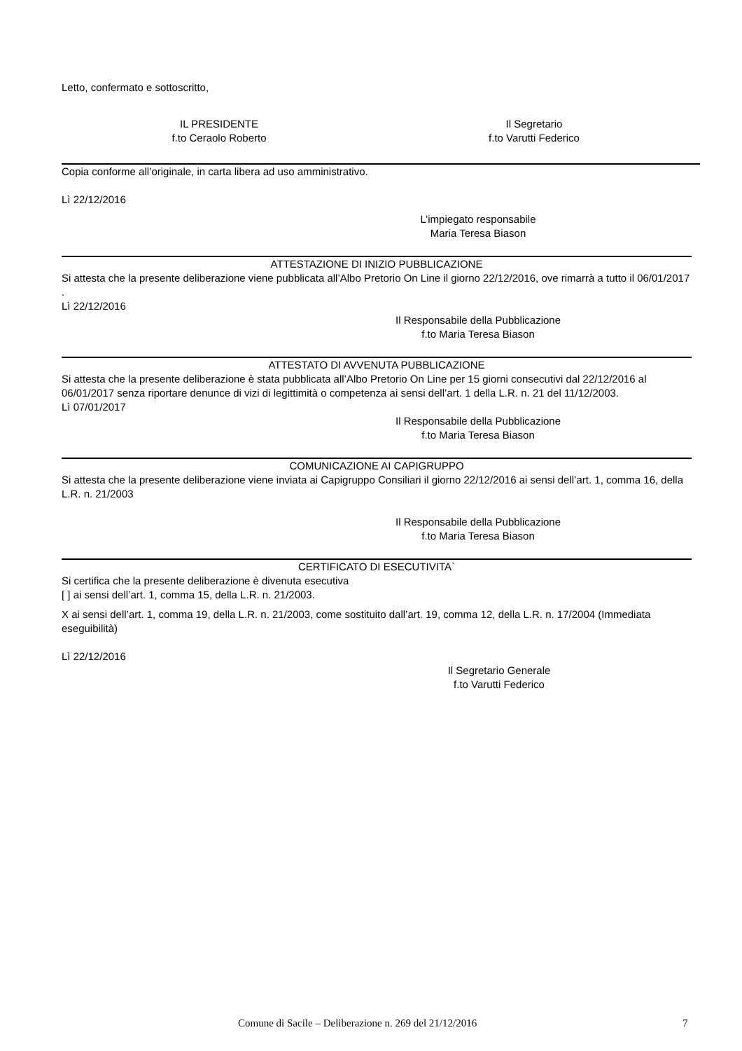Letto, confermato e sottoscritto,
IL PRESIDENTE
f.to Ceraolo Roberto
Il Segretario
f.to Varutti Federico
Copia conforme all’originale, in carta libera ad uso amministrativo.
Lì 22/12/2016
L’impiegato responsabile
Maria Teresa Biason
ATTESTAZIONE DI INIZIO PUBBLICAZIONE
Si attesta che la presente deliberazione viene pubblicata all’Albo Pretorio On Line il giorno 22/12/2016, ove rimarrà a tutto il 06/01/2017 .
Lì 22/12/2016
Il Responsabile della Pubblicazione
f.to Maria Teresa Biason
ATTESTATO DI AVVENUTA PUBBLICAZIONE
Si attesta che la presente deliberazione è stata pubblicata all’Albo Pretorio On Line per 15 giorni consecutivi dal 22/12/2016 al 06/01/2017 senza riportare denunce di vizi di legittimità o competenza ai sensi dell’art. 1 della L.R. n. 21 del 11/12/2003.
Lì 07/01/2017
Il Responsabile della Pubblicazione
f.to Maria Teresa Biason
COMUNICAZIONE AI CAPIGRUPPO
Si attesta che la presente deliberazione viene inviata ai Capigruppo Consiliari il giorno 22/12/2016 ai sensi dell’art. 1, comma 16, della L.R. n. 21/2003
Il Responsabile della Pubblicazione
f.to Maria Teresa Biason
CERTIFICATO DI ESECUTIVITA`
Si certifica che la presente deliberazione è divenuta esecutiva
[ ] ai sensi dell’art. 1, comma 15, della L.R. n. 21/2003.
X ai sensi dell’art. 1, comma 19, della L.R. n. 21/2003, come sostituito dall’art. 19, comma 12, della L.R. n. 17/2004 (Immediata eseguibilità)
Lì 22/12/2016
Il Segretario Generale
f.to Varutti Federico
Comune di Sacile – Deliberazione n. 269 del 21/12/2016 7